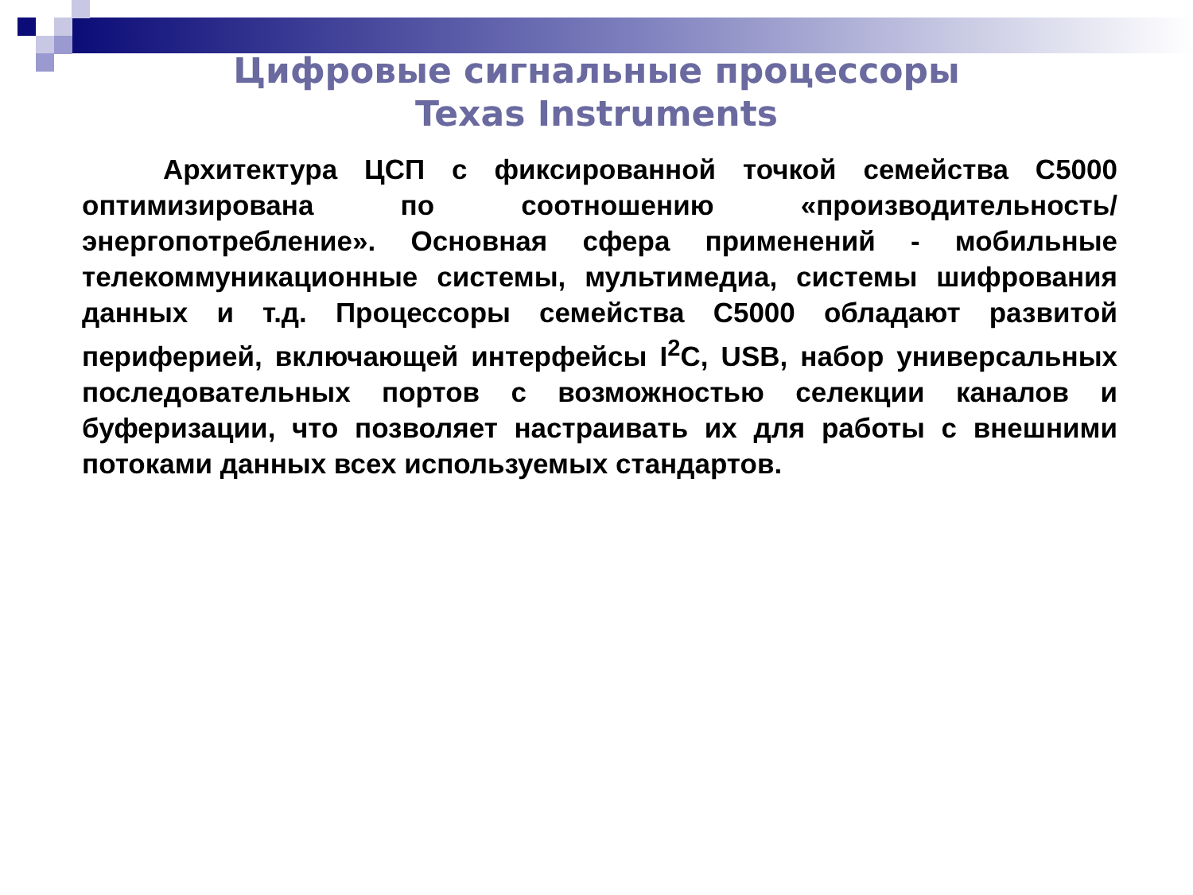Цифровые сигнальные процессоры
Texas Instruments
Архитектура ЦСП с фиксированной точкой семейства С5000 оптимизирована по соотношению «производительность/ энергопотребление». Основная сфера применений - мобильные телекоммуникационные системы, мультимедиа, системы шифрования данных и т.д. Процессоры семейства С5000 обладают развитой периферией, включающей интерфейсы I<sup>2</sup>C, USB, набор универсальных последовательных портов с возможностью селекции каналов и буферизации, что позволяет настраивать их для работы с внешними потоками данных всех используемых стандартов.